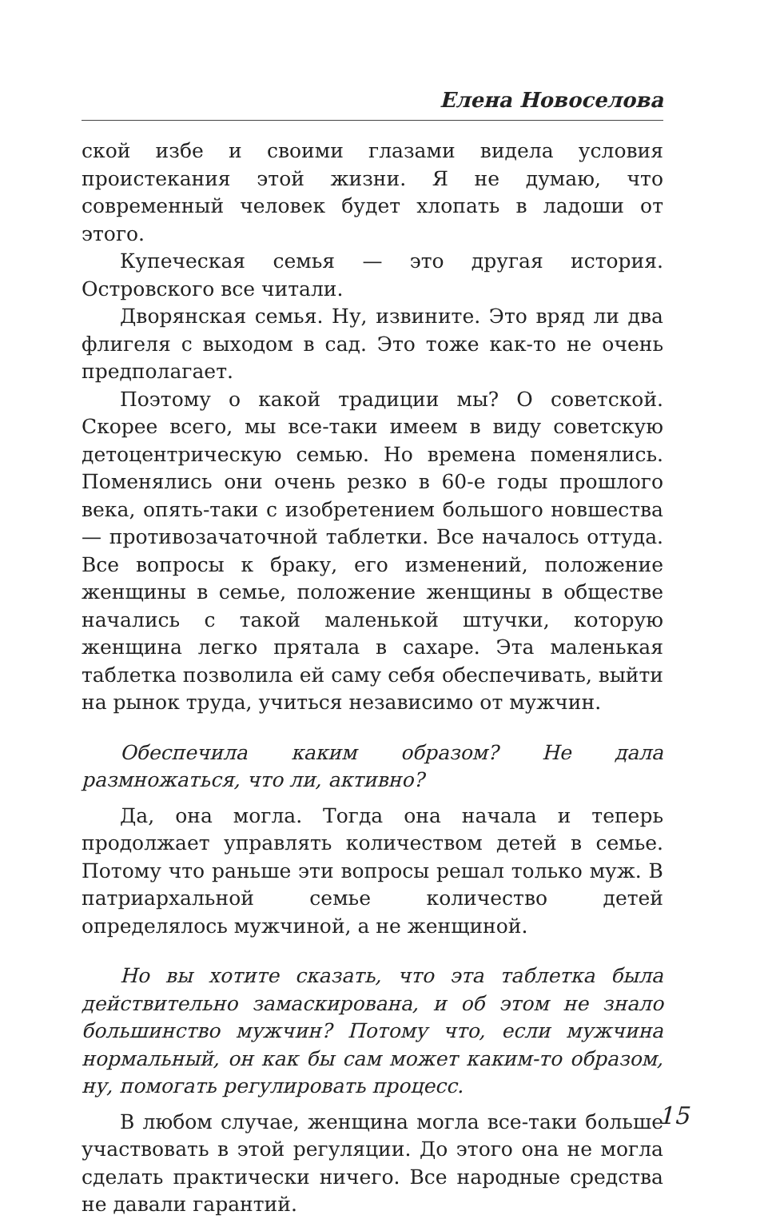Елена Новоселова
ской избе и своими глазами видела условия проистекания этой жизни. Я не думаю, что современный человек будет хлопать в ладоши от этого.
Купеческая семья — это другая история. Островского все читали.
Дворянская семья. Ну, извините. Это вряд ли два флигеля с выходом в сад. Это тоже как-то не очень предполагает.
Поэтому о какой традиции мы? О советской. Скорее всего, мы все-таки имеем в виду советскую детоцентрическую семью. Но времена поменялись. Поменялись они очень резко в 60-е годы прошлого века, опять-таки с изобретением большого новшества — противозачаточной таблетки. Все началось оттуда. Все вопросы к браку, его изменений, положение женщины в семье, положение женщины в обществе начались с такой маленькой штучки, которую женщина легко прятала в сахаре. Эта маленькая таблетка позволила ей саму себя обеспечивать, выйти на рынок труда, учиться независимо от мужчин.
Обеспечила каким образом? Не дала размножаться, что ли, активно?
Да, она могла. Тогда она начала и теперь продолжает управлять количеством детей в семье. Потому что раньше эти вопросы решал только муж. В патриархальной семье количество детей определялось мужчиной, а не женщиной.
Но вы хотите сказать, что эта таблетка была действительно замаскирована, и об этом не знало большинство мужчин? Потому что, если мужчина нормальный, он как бы сам может каким-то образом, ну, помогать регулировать процесс.
В любом случае, женщина могла все-таки больше участвовать в этой регуляции. До этого она не могла сделать практически ничего. Все народные средства не давали гарантий.
15